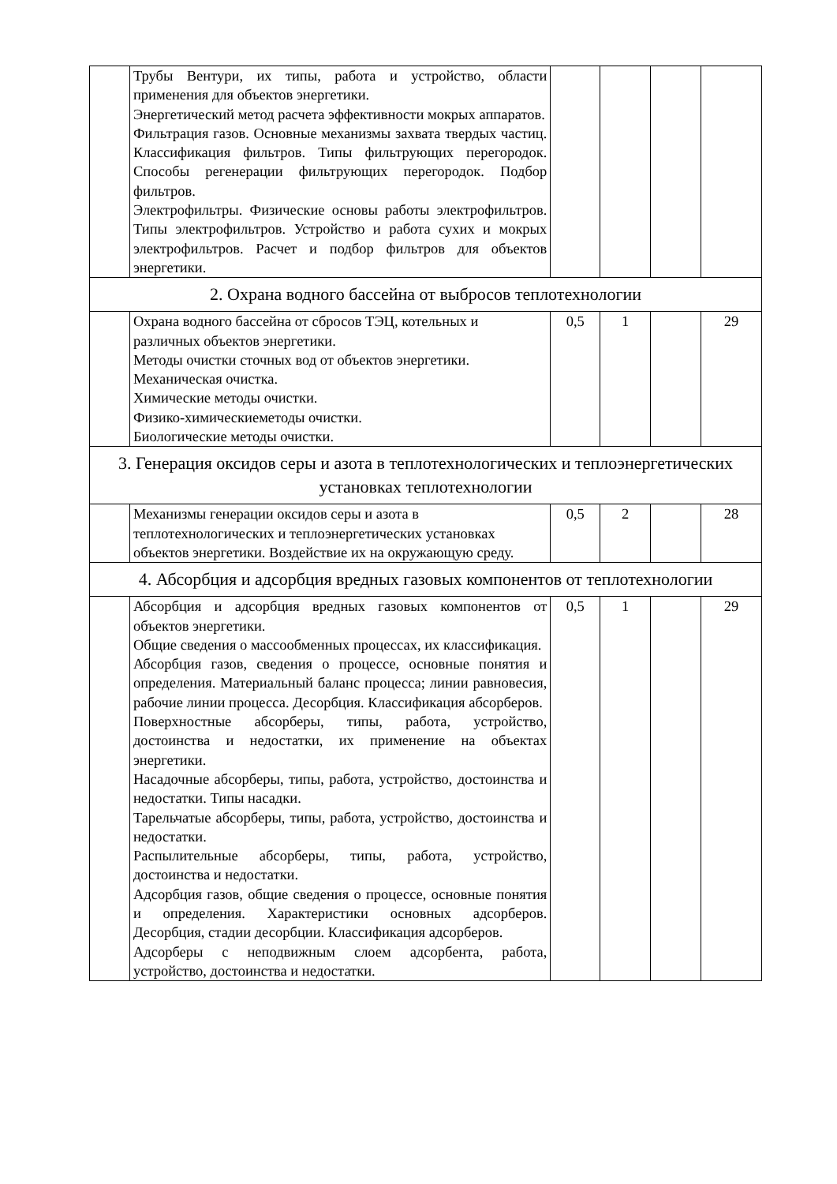| | Трубы Вентури, их типы, работа и устройство, области применения для объектов энергетики. Энергетический метод расчета эффективности мокрых аппаратов. Фильтрация газов. Основные механизмы захвата твердых частиц. Классификация фильтров. Типы фильтрующих перегородок. Способы регенерации фильтрующих перегородок. Подбор фильтров. Электрофильтры. Физические основы работы электрофильтров. Типы электрофильтров. Устройство и работа сухих и мокрых электрофильтров. Расчет и подбор фильтров для объектов энергетики. | | | | |
| 2. Охрана водного бассейна от выбросов теплотехнологии | | | | | |
| | Охрана водного бассейна от сбросов ТЭЦ, котельных и различных объектов энергетики. Методы очистки сточных вод от объектов энергетики. Механическая очистка. Химические методы очистки. Физико-химическиеметоды очистки. Биологические методы очистки. | 0,5 | 1 | | 29 |
| 3. Генерация оксидов серы и азота в теплотехнологических и теплоэнергетических установках теплотехнологии | | | | | |
| | Механизмы генерации оксидов серы и азота в теплотехнологических и теплоэнергетических установках объектов энергетики. Воздействие их на окружающую среду. | 0,5 | 2 | | 28 |
| 4. Абсорбция и адсорбция вредных газовых компонентов от теплотехнологии | | | | | |
| | Абсорбция и адсорбция вредных газовых компонентов от объектов энергетики. Общие сведения о массообменных процессах, их классификация. Абсорбция газов, сведения о процессе, основные понятия и определения. Материальный баланс процесса; линии равновесия, рабочие линии процесса. Десорбция. Классификация абсорберов. Поверхностные абсорберы, типы, работа, устройство, достоинства и недостатки, их применение на объектах энергетики. Насадочные абсорберы, типы, работа, устройство, достоинства и недостатки. Типы насадки. Тарельчатые абсорберы, типы, работа, устройство, достоинства и недостатки. Распылительные абсорберы, типы, работа, устройство, достоинства и недостатки. Адсорбция газов, общие сведения о процессе, основные понятия и определения. Характеристики основных адсорберов. Десорбция, стадии десорбции. Классификация адсорберов. Адсорберы с неподвижным слоем адсорбента, работа, устройство, достоинства и недостатки. | 0,5 | 1 | | 29 |